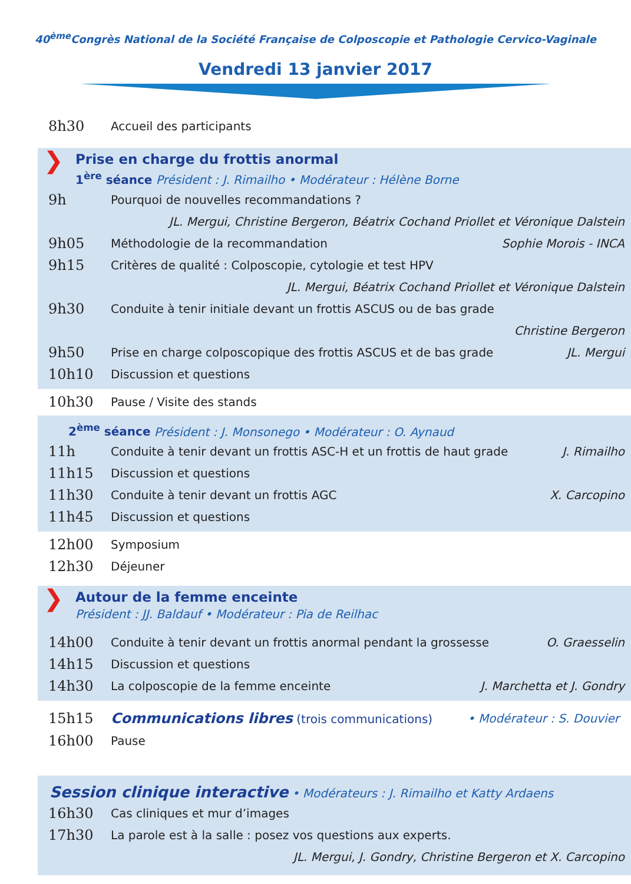40<sup>ème</sup>Congrès National de la Société Française de Colposcopie et Pathologie Cervico-Vaginale
Vendredi 13 janvier 2017
8h30 Accueil des participants
❯ Prise en charge du frottis anormal
1<sup>ère</sup> séance Président : J. Rimailho • Modérateur : Hélène Borne
9h Pourquoi de nouvelles recommandations ?
JL. Mergui, Christine Bergeron, Béatrix Cochand Priollet et Véronique Dalstein
9h05 Méthodologie de la recommandation Sophie Morois - INCA
9h15 Critères de qualité : Colposcopie, cytologie et test HPV
JL. Mergui, Béatrix Cochand Priollet et Véronique Dalstein
9h30 Conduite à tenir initiale devant un frottis ASCUS ou de bas grade
Christine Bergeron
9h50 Prise en charge colposcopique des frottis ASCUS et de bas grade JL. Mergui
10h10 Discussion et questions
10h30 Pause / Visite des stands
2<sup>ème</sup> séance Président : J. Monsonego • Modérateur : O. Aynaud
11h Conduite à tenir devant un frottis ASC-H et un frottis de haut grade J. Rimailho
11h15 Discussion et questions
11h30 Conduite à tenir devant un frottis AGC X. Carcopino
11h45 Discussion et questions
12h00 Symposium
12h30 Déjeuner
❯ Autour de la femme enceinte
Président : JJ. Baldauf • Modérateur : Pia de Reilhac
14h00 Conduite à tenir devant un frottis anormal pendant la grossesse O. Graesselin
14h15 Discussion et questions
14h30 La colposcopie de la femme enceinte J. Marchetta et J. Gondry
15h15 Communications libres (trois communications) • Modérateur : S. Douvier
16h00 Pause
Session clinique interactive • Modérateurs : J. Rimailho et Katty Ardaens
16h30 Cas cliniques et mur d’images
17h30 La parole est à la salle : posez vos questions aux experts.
JL. Mergui, J. Gondry, Christine Bergeron et X. Carcopino